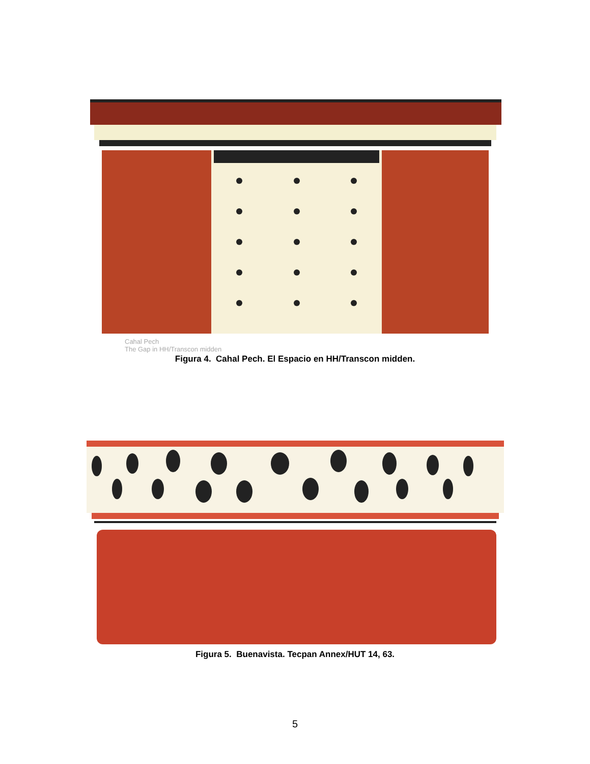Cahal Pech
The Gap in HH/Transcon midden
Figura 4. Cahal Pech. El Espacio en HH/Transcon midden.
Figura 5. Buenavista. Tecpan Annex/HUT 14, 63.
5